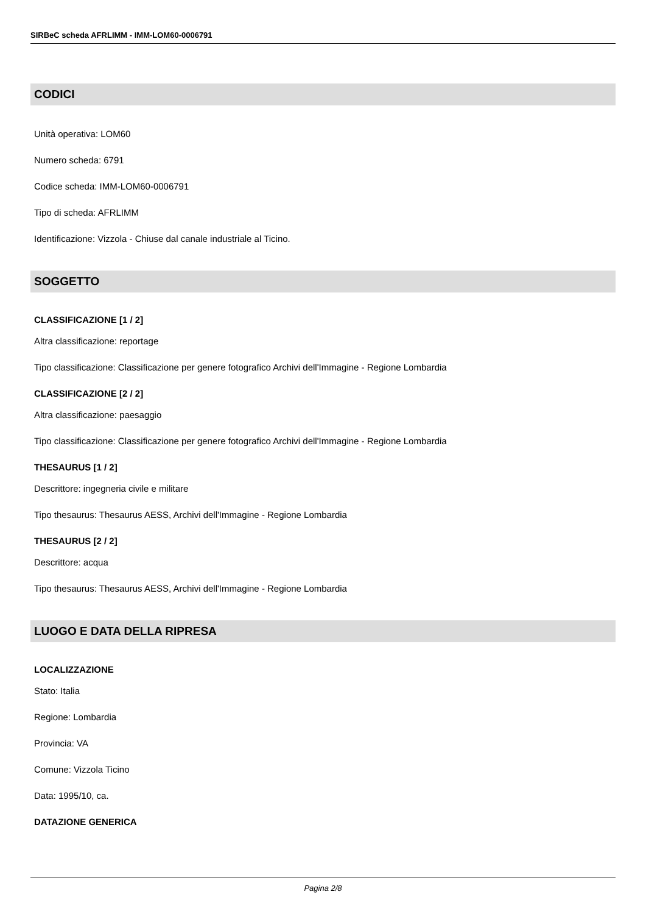SIRBeC scheda AFRLIMM - IMM-LOM60-0006791
CODICI
Unità operativa: LOM60
Numero scheda: 6791
Codice scheda: IMM-LOM60-0006791
Tipo di scheda: AFRLIMM
Identificazione: Vizzola - Chiuse dal canale industriale al Ticino.
SOGGETTO
CLASSIFICAZIONE [1 / 2]
Altra classificazione: reportage
Tipo classificazione: Classificazione per genere fotografico Archivi dell'Immagine - Regione Lombardia
CLASSIFICAZIONE [2 / 2]
Altra classificazione: paesaggio
Tipo classificazione: Classificazione per genere fotografico Archivi dell'Immagine - Regione Lombardia
THESAURUS [1 / 2]
Descrittore: ingegneria civile e militare
Tipo thesaurus: Thesaurus AESS, Archivi dell'Immagine - Regione Lombardia
THESAURUS [2 / 2]
Descrittore: acqua
Tipo thesaurus: Thesaurus AESS, Archivi dell'Immagine - Regione Lombardia
LUOGO E DATA DELLA RIPRESA
LOCALIZZAZIONE
Stato: Italia
Regione: Lombardia
Provincia: VA
Comune: Vizzola Ticino
Data: 1995/10, ca.
DATAZIONE GENERICA
Pagina 2/8